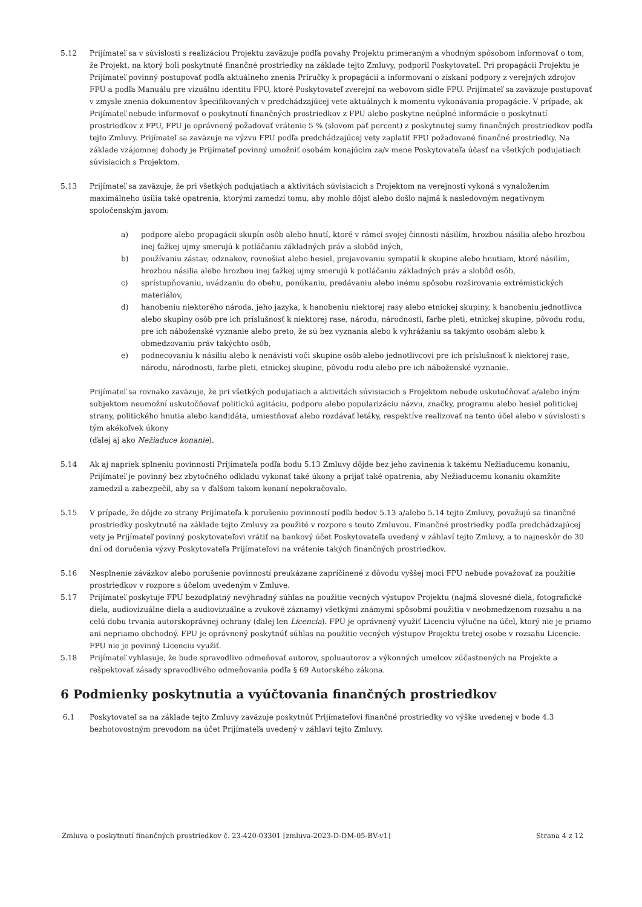5.12 Prijímateľ sa v súvislosti s realizáciou Projektu zaväzuje podľa povahy Projektu primeraným a vhodným spôsobom informovať o tom, že Projekt, na ktorý boli poskytnuté finančné prostriedky na základe tejto Zmluvy, podporil Poskytovateľ. Pri propagácii Projektu je Prijímateľ povinný postupovať podľa aktuálneho znenia Príručky k propagácii a informovaní o získaní podpory z verejných zdrojov FPU a podľa Manuálu pre vizuálnu identitu FPU, ktoré Poskytovateľ zverejní na webovom sídle FPU. Prijímateľ sa zaväzuje postupovať v zmysle znenia dokumentov špecifikovaných v predchádzajúcej vete aktuálnych k momentu vykonávania propagácie. V prípade, ak Prijímateľ nebude informovať o poskytnutí finančných prostriedkov z FPU alebo poskytne neúplné informácie o poskytnutí prostriedkov z FPU, FPU je oprávnený požadovať vrátenie 5 % (slovom päť percent) z poskytnutej sumy finančných prostriedkov podľa tejto Zmluvy. Prijímateľ sa zaväzuje na výzvu FPU podľa predchádzajúcej vety zaplatiť FPU požadované finančné prostriedky. Na základe vzájomnej dohody je Prijímateľ povinný umožniť osobám konajúcim za/v mene Poskytovateľa účasť na všetkých podujatiach súvisiacich s Projektom.
5.13 Prijímateľ sa zaväzuje, že pri všetkých podujatiach a aktivitách súvisiacich s Projektom na verejnosti vykoná s vynaložením maximálneho úsilia také opatrenia, ktorými zamedzí tomu, aby mohlo dôjsť alebo došlo najmä k nasledovným negatívnym spoločenským javom:
a) podpore alebo propagácii skupín osôb alebo hnutí, ktoré v rámci svojej činnosti násilím, hrozbou násilia alebo hrozbou inej ťažkej ujmy smerujú k potláčaniu základných práv a slobôd iných,
b) používaniu zástav, odznakov, rovnošiat alebo hesiel, prejavovaniu sympatií k skupine alebo hnutiam, ktoré násilím, hrozbou násilia alebo hrozbou inej ťažkej ujmy smerujú k potláčaniu základných práv a slobôd osôb,
c) sprístupňovaniu, uvádzaniu do obehu, ponúkaniu, predávaniu alebo inému spôsobu rozširovania extrémistických materiálov,
d) hanobeniu niektorého národa, jeho jazyka, k hanobeniu niektorej rasy alebo etnickej skupiny, k hanobeniu jednotlivca alebo skupiny osôb pre ich príslušnosť k niektorej rase, národu, národnosti, farbe pleti, etnickej skupine, pôvodu rodu, pre ich náboženské vyznanie alebo preto, že sú bez vyznania alebo k vyhrážaniu sa takýmto osobám alebo k obmedzovaniu práv takýchto osôb,
e) podnecovaniu k násiliu alebo k nenávisti voči skupine osôb alebo jednotlivcovi pre ich príslušnosť k niektorej rase, národu, národnosti, farbe pleti, etnickej skupine, pôvodu rodu alebo pre ich náboženské vyznanie.
Prijímateľ sa rovnako zaväzuje, že pri všetkých podujatiach a aktivitách súvisiacich s Projektom nebude uskutočňovať a/alebo iným subjektom neumožní uskutočňovať politickú agitáciu, podporu alebo popularizáciu názvu, značky, programu alebo hesiel politickej strany, politického hnutia alebo kandidáta, umiestňovať alebo rozdávať letáky, respektíve realizovať na tento účel alebo v súvislosti s tým akékoľvek úkony
(ďalej aj ako Nežiaduce konanie).
5.14 Ak aj napriek splneniu povinnosti Prijímateľa podľa bodu 5.13 Zmluvy dôjde bez jeho zavinenia k takému Nežiaducemu konaniu, Prijímateľ je povinný bez zbytočného odkladu vykonať také úkony a prijať také opatrenia, aby Nežiaducemu konaniu okamžite zamedzil a zabezpečil, aby sa v ďalšom takom konaní nepokračovalo.
5.15 V prípade, že dôjde zo strany Prijímateľa k porušeniu povinností podľa bodov 5.13 a/alebo 5.14 tejto Zmluvy, považujú sa finančné prostriedky poskytnuté na základe tejto Zmluvy za použité v rozpore s touto Zmluvou. Finančné prostriedky podľa predchádzajúcej vety je Prijímateľ povinný poskytovateľovi vrátiť na bankový účet Poskytovateľa uvedený v záhlaví tejto Zmluvy, a to najneskôr do 30 dní od doručenia výzvy Poskytovateľa Prijímateľovi na vrátenie takých finančných prostriedkov.
5.16 Nesplnenie záväzkov alebo porušenie povinností preukázane zapríčinené z dôvodu vyššej moci FPU nebude považovať za použitie prostriedkov v rozpore s účelom uvedeným v Zmluve.
5.17 Prijímateľ poskytuje FPU bezodplatný nevýhradný súhlas na použitie vecných výstupov Projektu (najmä slovesné diela, fotografické diela, audiovizuálne diela a audiovizuálne a zvukové záznamy) všetkými známymi spôsobmi použitia v neobmedzenom rozsahu a na celú dobu trvania autorskoprávnej ochrany (ďalej len Licencia). FPU je oprávnený využiť Licenciu výlučne na účel, ktorý nie je priamo ani nepriamo obchodný. FPU je oprávnený poskytnúť súhlas na použitie vecných výstupov Projektu tretej osobe v rozsahu Licencie. FPU nie je povinný Licenciu využiť.
5.18 Prijímateľ vyhlasuje, že bude spravodlivo odmeňovať autorov, spoluautorov a výkonných umelcov zúčastnených na Projekte a rešpektovať zásady spravodlivého odmeňovania podľa § 69 Autorského zákona.
6 Podmienky poskytnutia a vyúčtovania finančných prostriedkov
6.1 Poskytovateľ sa na základe tejto Zmluvy zaväzuje poskytnúť Prijímateľovi finančné prostriedky vo výške uvedenej v bode 4.3 bezhotovostným prevodom na účet Prijímateľa uvedený v záhlaví tejto Zmluvy.
Zmluva o poskytnutí finančných prostriedkov č. 23-420-03301 [zmluva-2023-D-DM-05-BV-v1] Strana 4 z 12